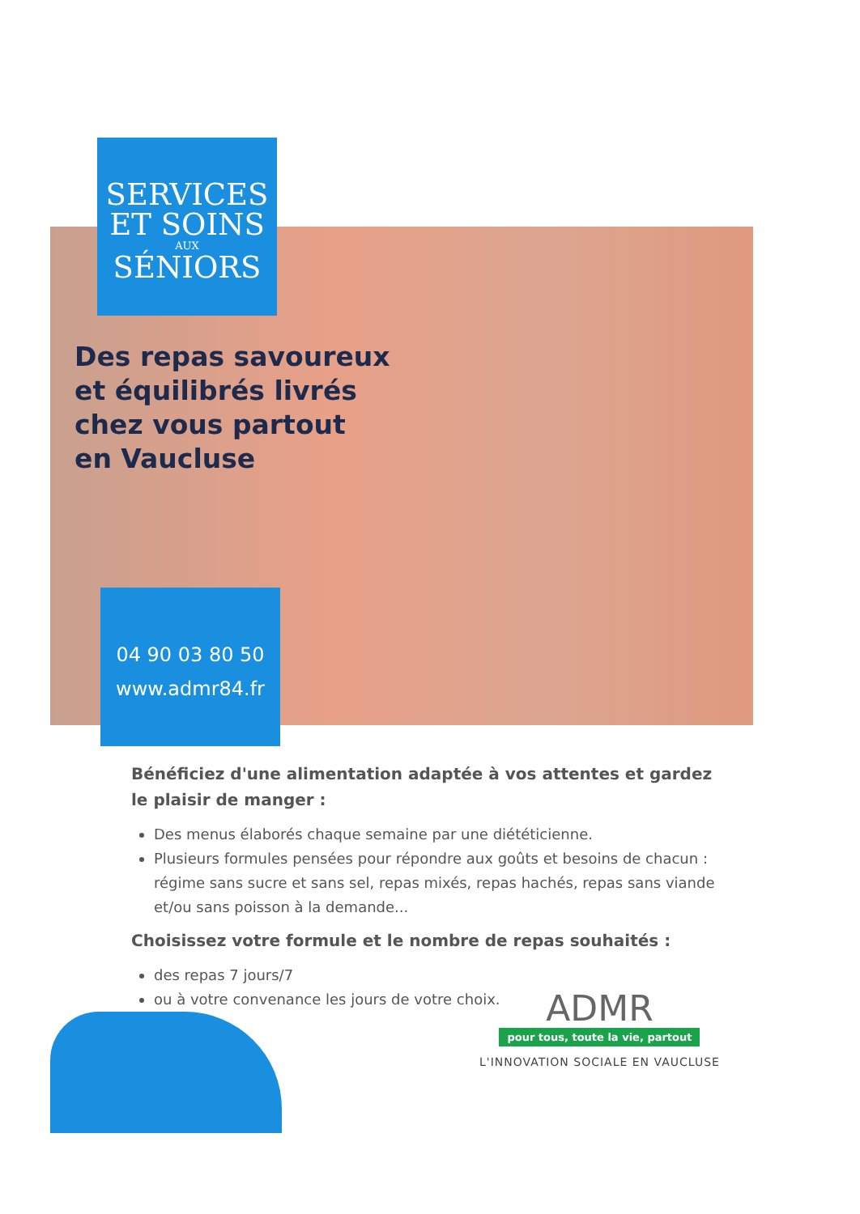SERVICES
ET SOINS
AUX
SÉNIORS
Des repas savoureux
et équilibrés livrés
chez vous partout
en Vaucluse
04 90 03 80 50
www.admr84.fr
Bénéficiez d'une alimentation adaptée à vos attentes et gardez le plaisir de manger :
Des menus élaborés chaque semaine par une diététicienne.
Plusieurs formules pensées pour répondre aux goûts et besoins de chacun : régime sans sucre et sans sel, repas mixés, repas hachés, repas sans viande et/ou sans poisson à la demande...
Choisissez votre formule et le nombre de repas souhaités :
des repas 7 jours/7
ou à votre convenance les jours de votre choix.
ADMR
pour tous, toute la vie, partout
L'INNOVATION SOCIALE EN VAUCLUSE